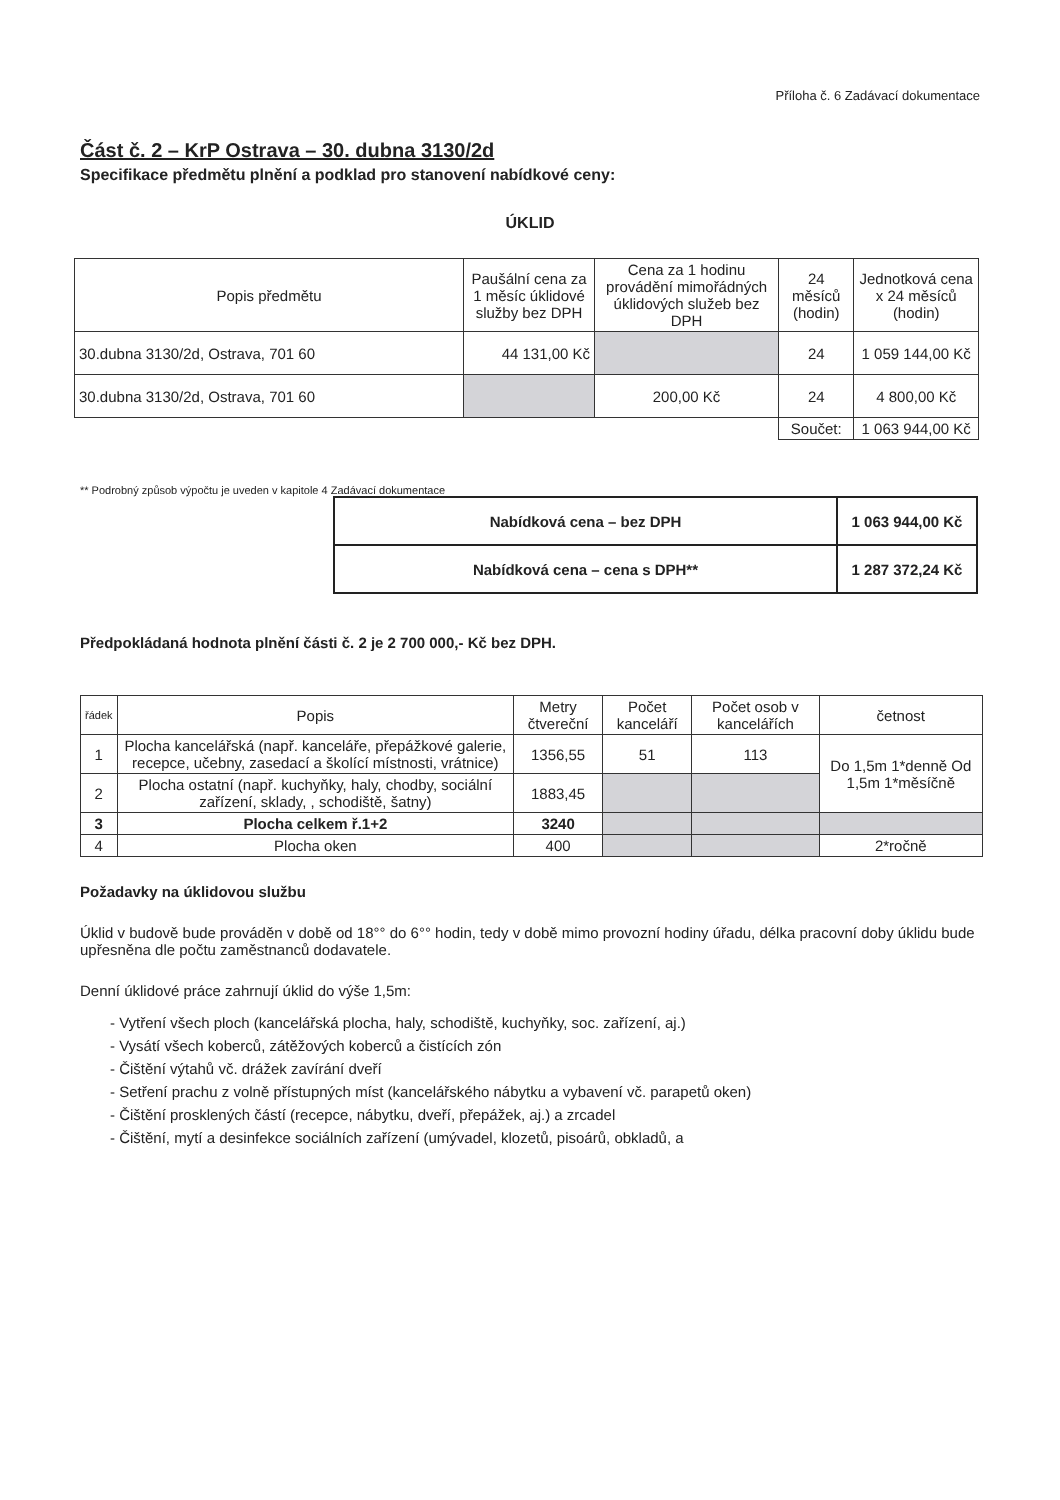Příloha č. 6 Zadávací dokumentace
Část č. 2 – KrP Ostrava – 30. dubna 3130/2d
Specifikace předmětu plnění a podklad pro stanovení nabídkové ceny:
ÚKLID
| Popis předmětu | Paušální cena za 1 měsíc úklidové služby bez DPH | Cena za 1 hodinu provádění mimořádných úklidových služeb bez DPH | 24 měsíců (hodin) | Jednotková cena x 24 měsíců (hodin) |
| --- | --- | --- | --- | --- |
| 30.dubna 3130/2d, Ostrava, 701 60 | 44 131,00 Kč | | 24 | 1 059 144,00 Kč |
| 30.dubna 3130/2d, Ostrava, 701 60 | | 200,00 Kč | 24 | 4 800,00 Kč |
| | | | Součet: | 1 063 944,00 Kč |
** Podrobný způsob výpočtu je uveden v kapitole 4 Zadávací dokumentace
| Nabídková cena – bez DPH | 1 063 944,00 Kč |
| Nabídková cena – cena s DPH** | 1 287 372,24 Kč |
Předpokládaná hodnota plnění části č. 2 je 2 700 000,- Kč bez DPH.
| řádek | Popis | Metry čtvereční | Počet kanceláří | Počet osob v kancelářích | četnost |
| --- | --- | --- | --- | --- | --- |
| 1 | Plocha kancelářská (např. kanceláře, přepážkové galerie, recepce, učebny, zasedací a školící místnosti, vrátnice) | 1356,55 | 51 | 113 | Do 1,5m 1*denně Od 1,5m 1*měsíčně |
| 2 | Plocha ostatní (např. kuchyňky, haly, chodby, sociální zařízení, sklady, , schodiště, šatny) | 1883,45 | | | |
| 3 | Plocha celkem ř.1+2 | 3240 | | | |
| 4 | Plocha oken | 400 | | | 2*ročně |
Požadavky na úklidovou službu
Úklid v budově bude prováděn v době od 18°° do 6°° hodin, tedy v době mimo provozní hodiny úřadu, délka pracovní doby úklidu bude upřesněna dle počtu zaměstnanců dodavatele.
Denní úklidové práce zahrnují úklid do výše 1,5m:
- Vytření všech ploch (kancelářská plocha, haly, schodiště, kuchyňky, soc. zařízení, aj.)
- Vysátí všech koberců, zátěžových koberců a čistících zón
- Čištění výtahů vč. drážek zavírání dveří
- Setření prachu z volně přístupných míst (kancelářského nábytku a vybavení vč. parapetů oken)
- Čištění prosklených částí (recepce, nábytku, dveří, přepážek, aj.) a zrcadel
- Čištění, mytí a desinfekce sociálních zařízení (umývadel, klozetů, pisoárů, obkladů, a